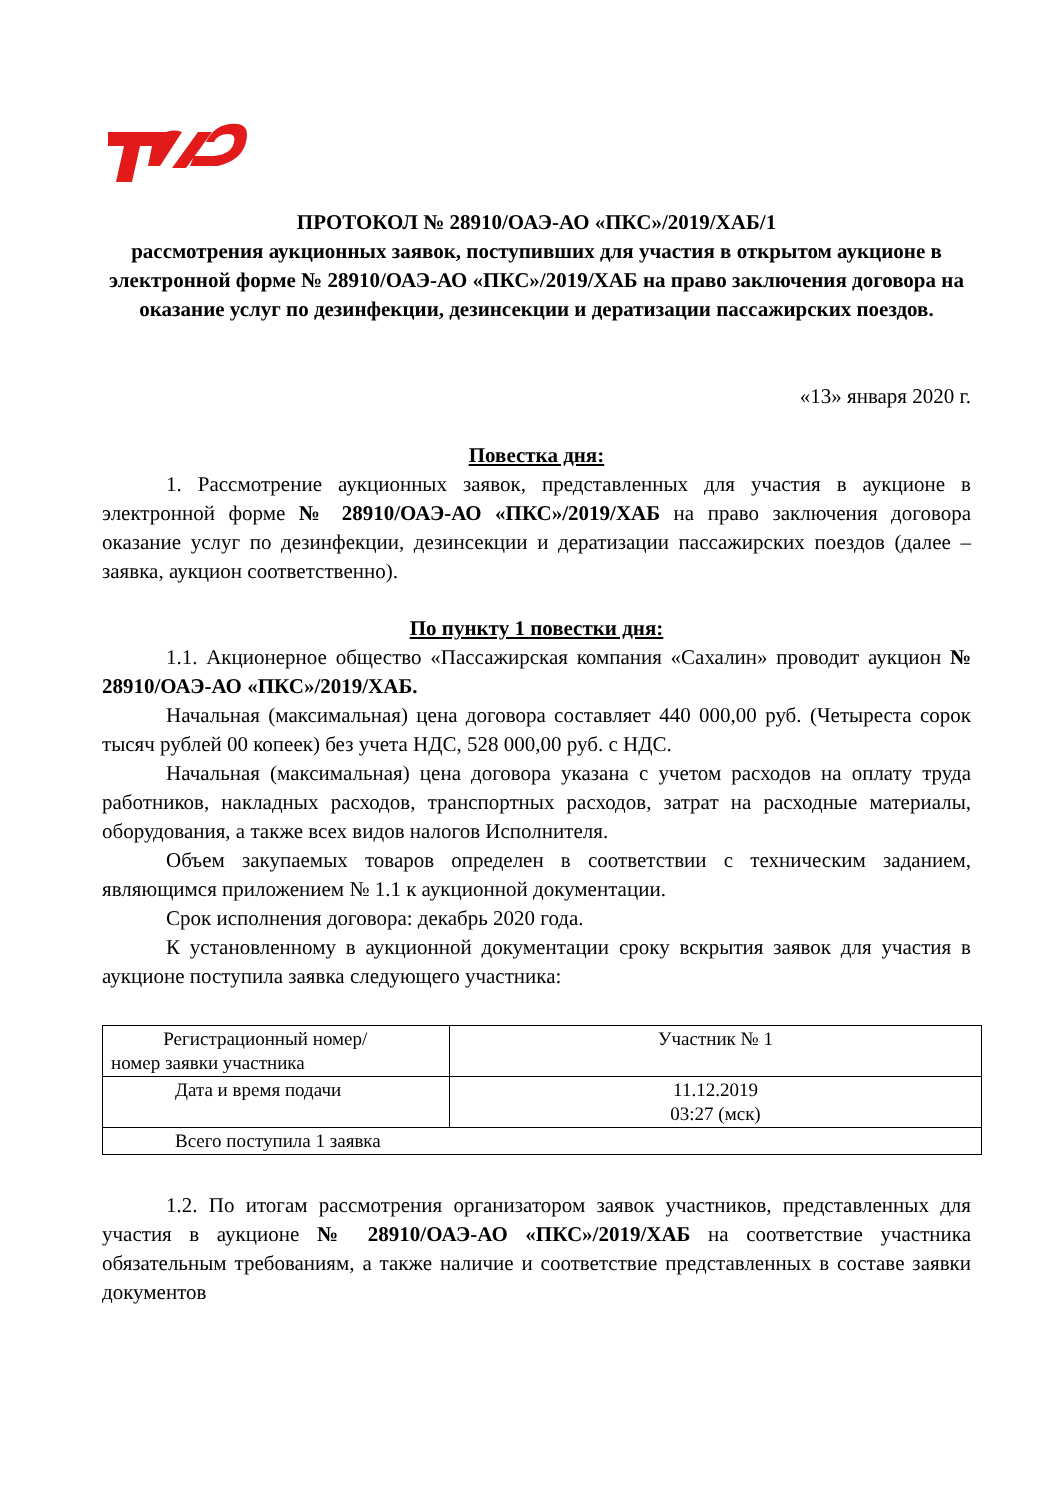ПРОТОКОЛ № 28910/ОАЭ-АО «ПКС»/2019/ХАБ/1
рассмотрения аукционных заявок, поступивших для участия в открытом аукционе в электронной форме № 28910/ОАЭ-АО «ПКС»/2019/ХАБ на право заключения договора на оказание услуг по дезинфекции, дезинсекции и дератизации пассажирских поездов.
«13» января 2020 г.
Повестка дня:
1. Рассмотрение аукционных заявок, представленных для участия в аукционе в электронной форме № 28910/ОАЭ-АО «ПКС»/2019/ХАБ на право заключения договора оказание услуг по дезинфекции, дезинсекции и дератизации пассажирских поездов (далее – заявка, аукцион соответственно).
По пункту 1 повестки дня:
1.1. Акционерное общество «Пассажирская компания «Сахалин» проводит аукцион № 28910/ОАЭ-АО «ПКС»/2019/ХАБ.
Начальная (максимальная) цена договора составляет 440 000,00 руб. (Четыреста сорок тысяч рублей 00 копеек) без учета НДС, 528 000,00 руб. с НДС.
Начальная (максимальная) цена договора указана с учетом расходов на оплату труда работников, накладных расходов, транспортных расходов, затрат на расходные материалы, оборудования, а также всех видов налогов Исполнителя.
Объем закупаемых товаров определен в соответствии с техническим заданием, являющимся приложением № 1.1 к аукционной документации.
Срок исполнения договора: декабрь 2020 года.
К установленному в аукционной документации сроку вскрытия заявок для участия в аукционе поступила заявка следующего участника:
| Регистрационный номер/ номер заявки участника | Участник № 1 |
| Дата и время подачи | 11.12.2019 03:27 (мск) |
| Всего поступила 1 заявка | |
1.2. По итогам рассмотрения организатором заявок участников, представленных для участия в аукционе № 28910/ОАЭ-АО «ПКС»/2019/ХАБ на соответствие участника обязательным требованиям, а также наличие и соответствие представленных в составе заявки документов